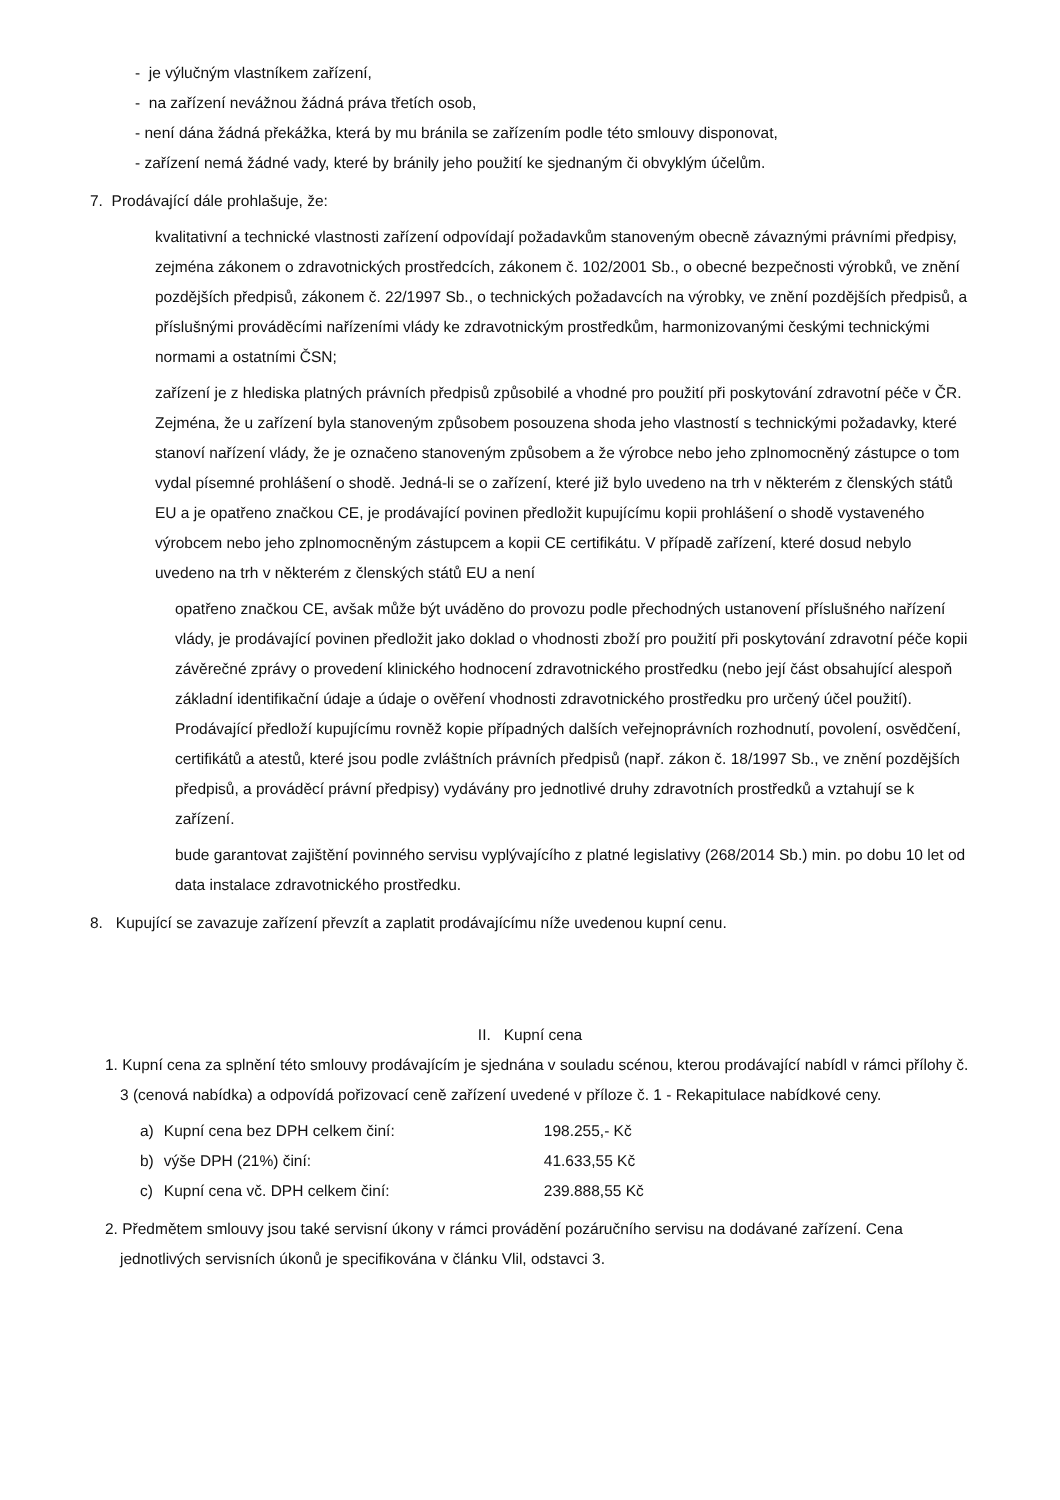- je výlučným vlastníkem zařízení,
- na zařízení neváž­nou žádná práva třetích osob,
- není dána žádná překážka, která by mu bránila se zařízením podle této smlouvy disponovat,
- zařízení nemá žádné vady, které by bránily jeho použití ke sjednaným či obvyklým účelům.
7. Prodávající dále prohlašuje, že:
kvalitativní a technické vlastnosti zařízení odpovídají požadavkům stanoveným obecně závaznými právními předpisy, zejména zákonem o zdravotnických prostředcích, zákonem č. 102/2001 Sb., o obecné bezpečnosti výrobků, ve znění pozdějších předpisů, zákonem č. 22/1997 Sb., o technických požadavcích na výrobky, ve znění pozdějších předpisů, a příslušnými prováděcími nařízeními vlády ke zdravotnickým prostředkům, harmonizovanými českými technickými normami a ostatními ČSN;
zařízení je z hlediska platných právních předpisů způsobilé a vhodné pro použití při poskytování zdravotní péče v ČR. Zejména, že u zařízení byla stanoveným způsobem posouzena shoda jeho vlastností s technickými požadavky, které stanoví nařízení vlády, že je označeno stanoveným způsobem a že výrobce nebo jeho zplnomocněný zástupce o tom vydal písemné prohlášení o shodě. Jedná-li se o zařízení, které již bylo uvedeno na trh v některém z členských států EU a je opatřeno značkou CE, je prodávající povinen předložit kupujícímu kopii prohlášení o shodě vystaveného výrobcem nebo jeho zplnomocněným zástupcem a kopii CE certifikátu. V případě zařízení, které dosud nebylo uvedeno na trh v některém z členských států EU a není
opatřeno značkou CE, avšak může být uváděno do provozu podle přechodných ustanovení příslušného nařízení vlády, je prodávající povinen předložit jako doklad o vhodnosti zboží pro použití při poskytování zdravotní péče kopii závěrečné zprávy o provedení klinického hodnocení zdravotnického prostředku (nebo její část obsahující alespoň základní identifikační údaje a údaje o ověření vhodnosti zdravotnického prostředku pro určený účel použití). Prodávající předloží kupujícímu rovněž kopie případných dalších veřejnoprávních rozhodnutí, povolení, osvědčení, certifikátů a atestů, které jsou podle zvláštních právních předpisů (např. zákon č. 18/1997 Sb., ve znění pozdějších předpisů, a prováděcí právní předpisy) vydávány pro jednotlivé druhy zdravotních prostředků a vztahují se k zařízení.
bude garantovat zajištění povinného servisu vyplývajícího z platné legislativy (268/2014 Sb.) min. po dobu 10 let od data instalace zdravotnického prostředku.
8. Kupující se zavazuje zařízení převzít a zaplatit prodávajícímu níže uvedenou kupní cenu.
II. Kupní cena
1. Kupní cena za splnění této smlouvy prodávajícím je sjednána v souladu scénou, kterou prodávající nabídl v rámci přílohy č. 3 (cenová nabídka) a odpovídá pořizovací ceně zařízení uvedené v příloze č. 1 - Rekapitulace nabídkové ceny.
| a) | Kupní cena bez DPH celkem činí: | 198.255,- Kč |
| b) | výše DPH (21%) činí: | 41.633,55 Kč |
| c) | Kupní cena vč. DPH celkem činí: | 239.888,55 Kč |
2. Předmětem smlouvy jsou také servisní úkony v rámci provádění pozáručního servisu na dodávané zařízení. Cena jednotlivých servisních úkonů je specifikována v článku Vlil, odstavci 3.